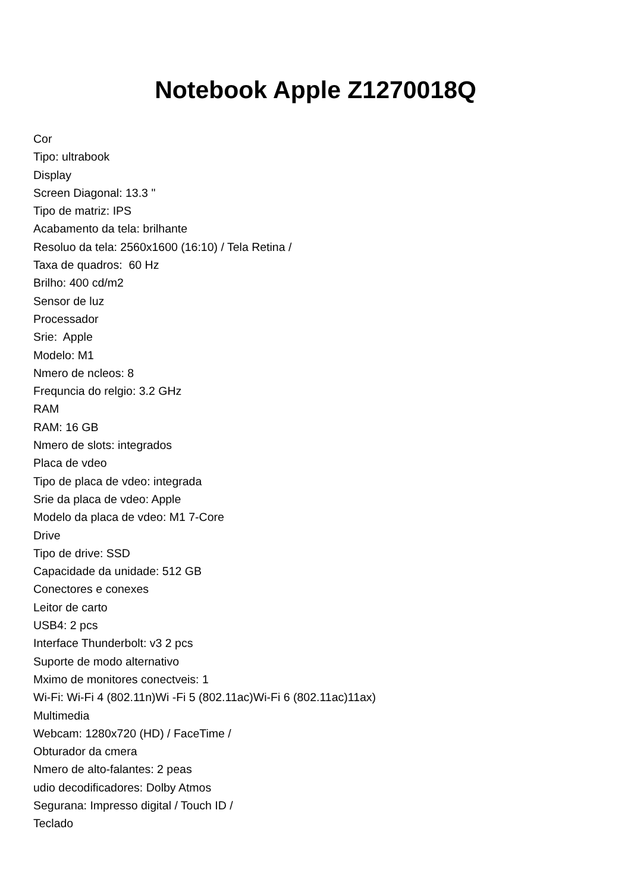Notebook Apple Z1270018Q
Cor
Tipo: ultrabook
Display
Screen Diagonal: 13.3 "
Tipo de matriz: IPS
Acabamento da tela: brilhante
Resoluo da tela: 2560x1600 (16:10) / Tela Retina /
Taxa de quadros: 60 Hz
Brilho: 400 cd/m2
Sensor de luz
Processador
Srie: Apple
Modelo: M1
Nmero de ncleos: 8
Frequncia do relgio: 3.2 GHz
RAM
RAM: 16 GB
Nmero de slots: integrados
Placa de vdeo
Tipo de placa de vdeo: integrada
Srie da placa de vdeo: Apple
Modelo da placa de vdeo: M1 7-Core
Drive
Tipo de drive: SSD
Capacidade da unidade: 512 GB
Conectores e conexes
Leitor de carto
USB4: 2 pcs
Interface Thunderbolt: v3 2 pcs
Suporte de modo alternativo
Mximo de monitores conectveis: 1
Wi-Fi: Wi-Fi 4 (802.11n)Wi -Fi 5 (802.11ac)Wi-Fi 6 (802.11ac)11ax)
Multimedia
Webcam: 1280x720 (HD) / FaceTime /
Obturador da cmera
Nmero de alto-falantes: 2 peas
udio decodificadores: Dolby Atmos
Segurana: Impresso digital / Touch ID /
Teclado